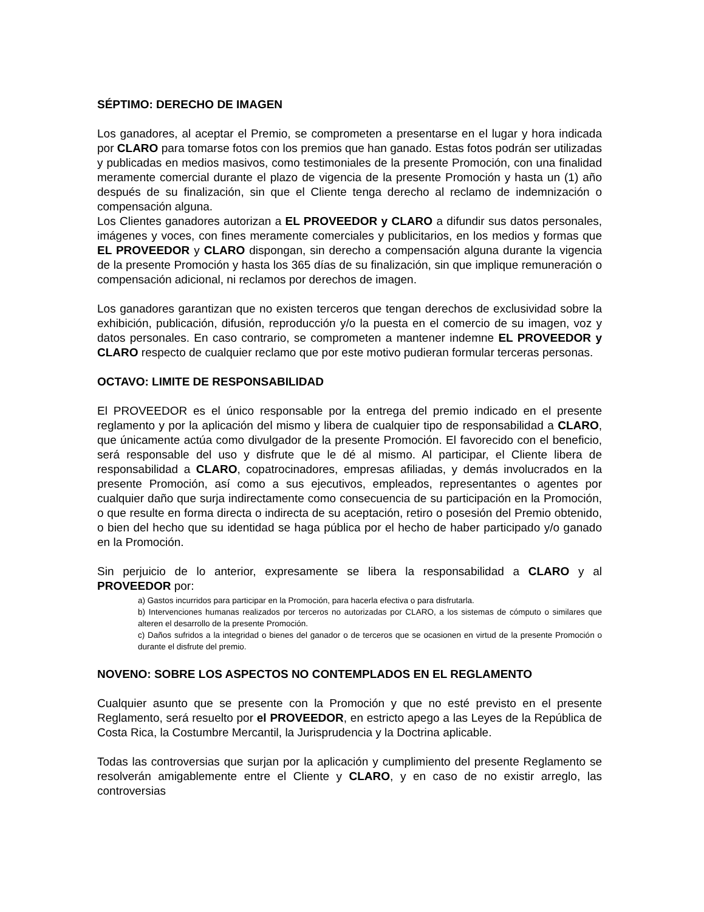SÉPTIMO: DERECHO DE IMAGEN
Los ganadores, al aceptar el Premio, se comprometen a presentarse en el lugar y hora indicada por CLARO para tomarse fotos con los premios que han ganado. Estas fotos podrán ser utilizadas y publicadas en medios masivos, como testimoniales de la presente Promoción, con una finalidad meramente comercial durante el plazo de vigencia de la presente Promoción y hasta un (1) año después de su finalización, sin que el Cliente tenga derecho al reclamo de indemnización o compensación alguna.
Los Clientes ganadores autorizan a EL PROVEEDOR y CLARO a difundir sus datos personales, imágenes y voces, con fines meramente comerciales y publicitarios, en los medios y formas que EL PROVEEDOR y CLARO dispongan, sin derecho a compensación alguna durante la vigencia de la presente Promoción y hasta los 365 días de su finalización, sin que implique remuneración o compensación adicional, ni reclamos por derechos de imagen.
Los ganadores garantizan que no existen terceros que tengan derechos de exclusividad sobre la exhibición, publicación, difusión, reproducción y/o la puesta en el comercio de su imagen, voz y datos personales. En caso contrario, se comprometen a mantener indemne EL PROVEEDOR y CLARO respecto de cualquier reclamo que por este motivo pudieran formular terceras personas.
OCTAVO: LIMITE DE RESPONSABILIDAD
El PROVEEDOR es el único responsable por la entrega del premio indicado en el presente reglamento y por la aplicación del mismo y libera de cualquier tipo de responsabilidad a CLARO, que únicamente actúa como divulgador de la presente Promoción. El favorecido con el beneficio, será responsable del uso y disfrute que le dé al mismo. Al participar, el Cliente libera de responsabilidad a CLARO, copatrocinadores, empresas afiliadas, y demás involucrados en la presente Promoción, así como a sus ejecutivos, empleados, representantes o agentes por cualquier daño que surja indirectamente como consecuencia de su participación en la Promoción, o que resulte en forma directa o indirecta de su aceptación, retiro o posesión del Premio obtenido, o bien del hecho que su identidad se haga pública por el hecho de haber participado y/o ganado en la Promoción.
Sin perjuicio de lo anterior, expresamente se libera la responsabilidad a CLARO y al PROVEEDOR por:
a) Gastos incurridos para participar en la Promoción, para hacerla efectiva o para disfrutarla.
b) Intervenciones humanas realizados por terceros no autorizadas por CLARO, a los sistemas de cómputo o similares que alteren el desarrollo de la presente Promoción.
c) Daños sufridos a la integridad o bienes del ganador o de terceros que se ocasionen en virtud de la presente Promoción o durante el disfrute del premio.
NOVENO: SOBRE LOS ASPECTOS NO CONTEMPLADOS EN EL REGLAMENTO
Cualquier asunto que se presente con la Promoción y que no esté previsto en el presente Reglamento, será resuelto por el PROVEEDOR, en estricto apego a las Leyes de la República de Costa Rica, la Costumbre Mercantil, la Jurisprudencia y la Doctrina aplicable.
Todas las controversias que surjan por la aplicación y cumplimiento del presente Reglamento se resolverán amigablemente entre el Cliente y CLARO, y en caso de no existir arreglo, las controversias